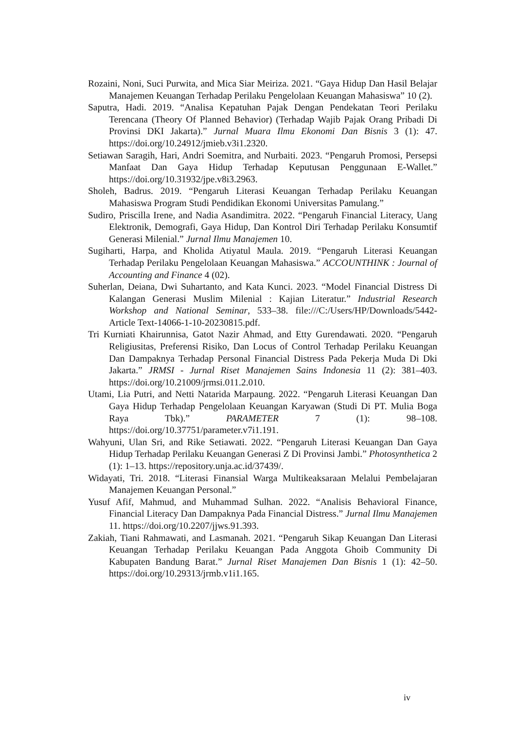Rozaini, Noni, Suci Purwita, and Mica Siar Meiriza. 2021. “Gaya Hidup Dan Hasil Belajar Manajemen Keuangan Terhadap Perilaku Pengelolaan Keuangan Mahasiswa” 10 (2).
Saputra, Hadi. 2019. “Analisa Kepatuhan Pajak Dengan Pendekatan Teori Perilaku Terencana (Theory Of Planned Behavior) (Terhadap Wajib Pajak Orang Pribadi Di Provinsi DKI Jakarta).” Jurnal Muara Ilmu Ekonomi Dan Bisnis 3 (1): 47. https://doi.org/10.24912/jmieb.v3i1.2320.
Setiawan Saragih, Hari, Andri Soemitra, and Nurbaiti. 2023. “Pengaruh Promosi, Persepsi Manfaat Dan Gaya Hidup Terhadap Keputusan Penggunaan E-Wallet.” https://doi.org/10.31932/jpe.v8i3.2963.
Sholeh, Badrus. 2019. “Pengaruh Literasi Keuangan Terhadap Perilaku Keuangan Mahasiswa Program Studi Pendidikan Ekonomi Universitas Pamulang.”
Sudiro, Priscilla Irene, and Nadia Asandimitra. 2022. “Pengaruh Financial Literacy, Uang Elektronik, Demografi, Gaya Hidup, Dan Kontrol Diri Terhadap Perilaku Konsumtif Generasi Milenial.” Jurnal Ilmu Manajemen 10.
Sugiharti, Harpa, and Kholida Atiyatul Maula. 2019. “Pengaruh Literasi Keuangan Terhadap Perilaku Pengelolaan Keuangan Mahasiswa.” ACCOUNTHINK : Journal of Accounting and Finance 4 (02).
Suherlan, Deiana, Dwi Suhartanto, and Kata Kunci. 2023. “Model Financial Distress Di Kalangan Generasi Muslim Milenial : Kajian Literatur.” Industrial Research Workshop and National Seminar, 533–38. file:///C:/Users/HP/Downloads/5442-Article Text-14066-1-10-20230815.pdf.
Tri Kurniati Khairunnisa, Gatot Nazir Ahmad, and Etty Gurendawati. 2020. “Pengaruh Religiusitas, Preferensi Risiko, Dan Locus of Control Terhadap Perilaku Keuangan Dan Dampaknya Terhadap Personal Financial Distress Pada Pekerja Muda Di Dki Jakarta.” JRMSI - Jurnal Riset Manajemen Sains Indonesia 11 (2): 381–403. https://doi.org/10.21009/jrmsi.011.2.010.
Utami, Lia Putri, and Netti Natarida Marpaung. 2022. “Pengaruh Literasi Keuangan Dan Gaya Hidup Terhadap Pengelolaan Keuangan Karyawan (Studi Di PT. Mulia Boga Raya Tbk).” PARAMETER 7 (1): 98–108. https://doi.org/10.37751/parameter.v7i1.191.
Wahyuni, Ulan Sri, and Rike Setiawati. 2022. “Pengaruh Literasi Keuangan Dan Gaya Hidup Terhadap Perilaku Keuangan Generasi Z Di Provinsi Jambi.” Photosynthetica 2 (1): 1–13. https://repository.unja.ac.id/37439/.
Widayati, Tri. 2018. “Literasi Finansial Warga Multikeaksaraan Melalui Pembelajaran Manajemen Keuangan Personal.”
Yusuf Afif, Mahmud, and Muhammad Sulhan. 2022. “Analisis Behavioral Finance, Financial Literacy Dan Dampaknya Pada Financial Distress.” Jurnal Ilmu Manajemen 11. https://doi.org/10.2207/jjws.91.393.
Zakiah, Tiani Rahmawati, and Lasmanah. 2021. “Pengaruh Sikap Keuangan Dan Literasi Keuangan Terhadap Perilaku Keuangan Pada Anggota Ghoib Community Di Kabupaten Bandung Barat.” Jurnal Riset Manajemen Dan Bisnis 1 (1): 42–50. https://doi.org/10.29313/jrmb.v1i1.165.
iv